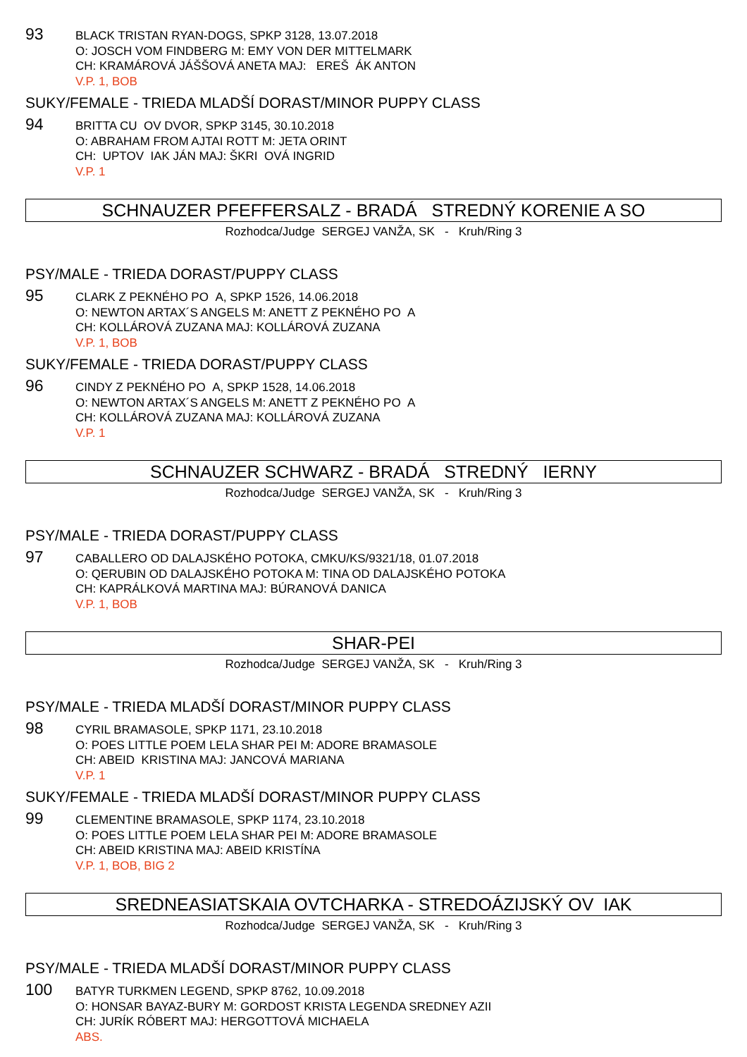93
BLACK TRISTAN RYAN-DOGS, SPKP 3128, 13.07.2018
O: JOSCH VOM FINDBERG M: EMY VON DER MITTELMARK
CH: KRAMÁROVÁ JÁŠŠOVÁ ANETA MAJ: EREŠ ÁK ANTON
V.P. 1, BOB
SUKY/FEMALE - TRIEDA MLADŠÍ DORAST/MINOR PUPPY CLASS
94
BRITTA CU OV DVOR, SPKP 3145, 30.10.2018
O: ABRAHAM FROM AJTAI ROTT M: JETA ORINT
CH: UPTOV IAK JÁN MAJ: ŠKRI OVÁ INGRID
V.P. 1
SCHNAUZER PFEFFERSALZ - BRADÁ STREDNÝ KORENIE A SO
Rozhodca/Judge SERGEJ VANŽA, SK - Kruh/Ring 3
PSY/MALE - TRIEDA DORAST/PUPPY CLASS
95
CLARK Z PEKNÉHO PO A, SPKP 1526, 14.06.2018
O: NEWTON ARTAX´S ANGELS M: ANETT Z PEKNÉHO PO A
CH: KOLLÁROVÁ ZUZANA MAJ: KOLLÁROVÁ ZUZANA
V.P. 1, BOB
SUKY/FEMALE - TRIEDA DORAST/PUPPY CLASS
96
CINDY Z PEKNÉHO PO A, SPKP 1528, 14.06.2018
O: NEWTON ARTAX´S ANGELS M: ANETT Z PEKNÉHO PO A
CH: KOLLÁROVÁ ZUZANA MAJ: KOLLÁROVÁ ZUZANA
V.P. 1
SCHNAUZER SCHWARZ - BRADÁ STREDNÝ IERNY
Rozhodca/Judge SERGEJ VANŽA, SK - Kruh/Ring 3
PSY/MALE - TRIEDA DORAST/PUPPY CLASS
97
CABALLERO OD DALAJSKÉHO POTOKA, CMKU/KS/9321/18, 01.07.2018
O: QERUBIN OD DALAJSKÉHO POTOKA M: TINA OD DALAJSKÉHO POTOKA
CH: KAPRÁLKOVÁ MARTINA MAJ: BÚRANOVÁ DANICA
V.P. 1, BOB
SHAR-PEI
Rozhodca/Judge SERGEJ VANŽA, SK - Kruh/Ring 3
PSY/MALE - TRIEDA MLADŠÍ DORAST/MINOR PUPPY CLASS
98
CYRIL BRAMASOLE, SPKP 1171, 23.10.2018
O: POES LITTLE POEM LELA SHAR PEI M: ADORE BRAMASOLE
CH: ABEID KRISTINA MAJ: JANCOVÁ MARIANA
V.P. 1
SUKY/FEMALE - TRIEDA MLADŠÍ DORAST/MINOR PUPPY CLASS
99
CLEMENTINE BRAMASOLE, SPKP 1174, 23.10.2018
O: POES LITTLE POEM LELA SHAR PEI M: ADORE BRAMASOLE
CH: ABEID KRISTINA MAJ: ABEID KRISTÍNA
V.P. 1, BOB, BIG 2
SREDNEASIATSKAIA OVTCHARKA - STREDOÁZIJSKÝ OV IAK
Rozhodca/Judge SERGEJ VANŽA, SK - Kruh/Ring 3
PSY/MALE - TRIEDA MLADŠÍ DORAST/MINOR PUPPY CLASS
100
BATYR TURKMEN LEGEND, SPKP 8762, 10.09.2018
O: HONSAR BAYAZ-BURY M: GORDOST KRISTA LEGENDA SREDNEY AZII
CH: JURÍK RÓBERT MAJ: HERGOTTOVÁ MICHAELA
ABS.